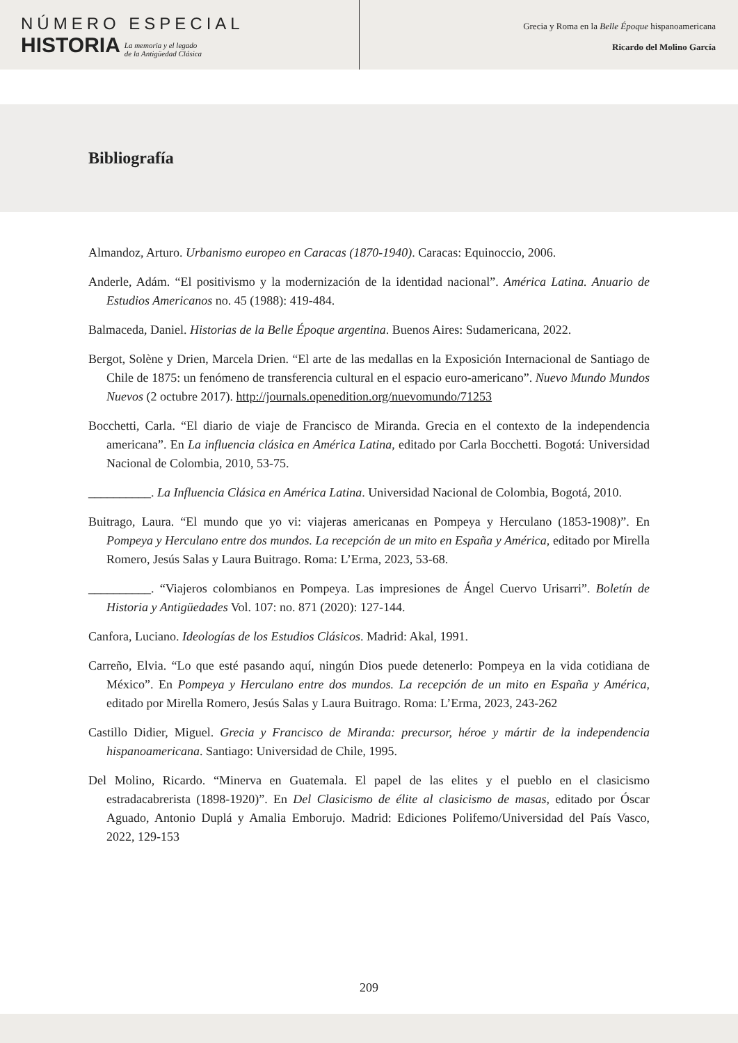NÚMERO ESPECIAL
HISTORIA
La memoria y el legado
de la Antigüedad Clásica
Grecia y Roma en la Belle Époque hispanoamericana
Ricardo del Molino García
Bibliografía
Almandoz, Arturo. Urbanismo europeo en Caracas (1870-1940). Caracas: Equinoccio, 2006.
Anderle, Adám. “El positivismo y la modernización de la identidad nacional”. América Latina. Anuario de Estudios Americanos no. 45 (1988): 419-484.
Balmaceda, Daniel. Historias de la Belle Époque argentina. Buenos Aires: Sudamericana, 2022.
Bergot, Solène y Drien, Marcela Drien. “El arte de las medallas en la Exposición Internacional de Santiago de Chile de 1875: un fenómeno de transferencia cultural en el espacio euro-americano”. Nuevo Mundo Mundos Nuevos (2 octubre 2017). http://journals.openedition.org/nuevomundo/71253
Bocchetti, Carla. “El diario de viaje de Francisco de Miranda. Grecia en el contexto de la independencia americana”. En La influencia clásica en América Latina, editado por Carla Bocchetti. Bogotá: Universidad Nacional de Colombia, 2010, 53-75.
__________. La Influencia Clásica en América Latina. Universidad Nacional de Colombia, Bogotá, 2010.
Buitrago, Laura. “El mundo que yo vi: viajeras americanas en Pompeya y Herculano (1853-1908)”. En Pompeya y Herculano entre dos mundos. La recepción de un mito en España y América, editado por Mirella Romero, Jesús Salas y Laura Buitrago. Roma: L’Erma, 2023, 53-68.
__________. “Viajeros colombianos en Pompeya. Las impresiones de Ángel Cuervo Urisarri”. Boletín de Historia y Antigüedades Vol. 107: no. 871 (2020): 127-144.
Canfora, Luciano. Ideologías de los Estudios Clásicos. Madrid: Akal, 1991.
Carreño, Elvia. “Lo que esté pasando aquí, ningún Dios puede detenerlo: Pompeya en la vida cotidiana de México”. En Pompeya y Herculano entre dos mundos. La recepción de un mito en España y América, editado por Mirella Romero, Jesús Salas y Laura Buitrago. Roma: L’Erma, 2023, 243-262
Castillo Didier, Miguel. Grecia y Francisco de Miranda: precursor, héroe y mártir de la independencia hispanoamericana. Santiago: Universidad de Chile, 1995.
Del Molino, Ricardo. “Minerva en Guatemala. El papel de las elites y el pueblo en el clasicismo estradacabrerista (1898-1920)”. En Del Clasicismo de élite al clasicismo de masas, editado por Óscar Aguado, Antonio Duplá y Amalia Emborujo. Madrid: Ediciones Polifemo/Universidad del País Vasco, 2022, 129-153
209